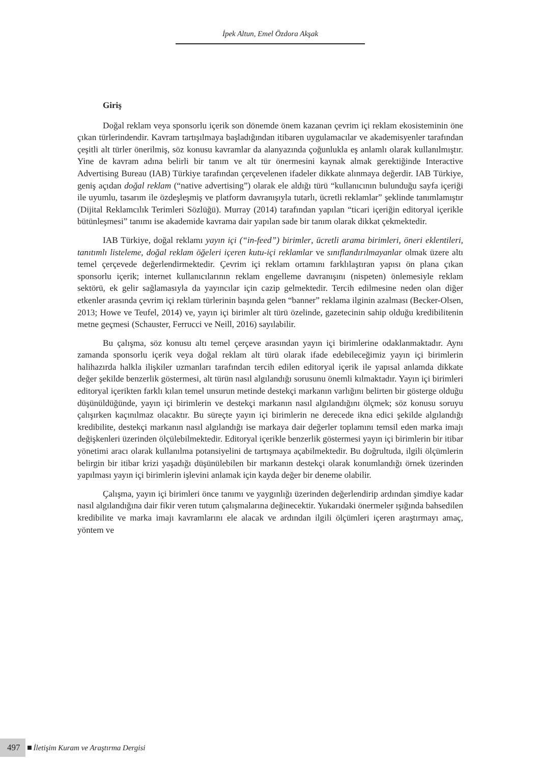İpek Altun, Emel Özdora Akşak
Giriş
Doğal reklam veya sponsorlu içerik son dönemde önem kazanan çevrim içi reklam ekosisteminin öne çıkan türlerindendir. Kavram tartışılmaya başladığından itibaren uygulamacılar ve akademisyenler tarafından çeşitli alt türler önerilmiş, söz konusu kavramlar da alanyazında çoğunlukla eş anlamlı olarak kullanılmıştır. Yine de kavram adına belirli bir tanım ve alt tür önermesini kaynak almak gerektiğinde Interactive Advertising Bureau (IAB) Türkiye tarafından çerçevelenen ifadeler dikkate alınmaya değerdir. IAB Türkiye, geniş açıdan doğal reklam (“native advertising”) olarak ele aldığı türü “kullanıcının bulunduğu sayfa içeriği ile uyumlu, tasarım ile özdeşleşmiş ve platform davranışıyla tutarlı, ücretli reklamlar” şeklinde tanımlamıştır (Dijital Reklamcılık Terimleri Sözlüğü). Murray (2014) tarafından yapılan “ticari içeriğin editoryal içerikle bütünleşmesi” tanımı ise akademide kavrama dair yapılan sade bir tanım olarak dikkat çekmektedir.
IAB Türkiye, doğal reklamı yayın içi (“in-feed”) birimler, ücretli arama birimleri, öneri eklentileri, tanıtımlı listeleme, doğal reklam öğeleri içeren kutu-içi reklamlar ve sınıflandırılmayanlar olmak üzere altı temel çerçevede değerlendirmektedir. Çevrim içi reklam ortamını farklılaştıran yapısı ön plana çıkan sponsorlu içerik; internet kullanıcılarının reklam engelleme davranışını (nispeten) önlemesiyle reklam sektörü, ek gelir sağlamasıyla da yayıncılar için cazip gelmektedir. Tercih edilmesine neden olan diğer etkenler arasında çevrim içi reklam türlerinin başında gelen “banner” reklama ilginin azalması (Becker-Olsen, 2013; Howe ve Teufel, 2014) ve, yayın içi birimler alt türü özelinde, gazetecinin sahip olduğu kredibilitenin metne geçmesi (Schauster, Ferrucci ve Neill, 2016) sayılabilir.
Bu çalışma, söz konusu altı temel çerçeve arasından yayın içi birimlerine odaklanmaktadır. Aynı zamanda sponsorlu içerik veya doğal reklam alt türü olarak ifade edebileceğimiz yayın içi birimlerin halihazırda halkla ilişkiler uzmanları tarafından tercih edilen editoryal içerik ile yapısal anlamda dikkate değer şekilde benzerlik göstermesi, alt türün nasıl algılandığı sorusunu önemli kılmaktadır. Yayın içi birimleri editoryal içerikten farklı kılan temel unsurun metinde destekçi markanın varlığını belirten bir gösterge olduğu düşünüldüğünde, yayın içi birimlerin ve destekçi markanın nasıl algılandığını ölçmek; söz konusu soruyu çalışırken kaçınılmaz olacaktır. Bu süreçte yayın içi birimlerin ne derecede ikna edici şekilde algılandığı kredibilite, destekçi markanın nasıl algılandığı ise markaya dair değerler toplamını temsil eden marka imajı değişkenleri üzerinden ölçülebilmektedir. Editoryal içerikle benzerlik göstermesi yayın içi birimlerin bir itibar yönetimi aracı olarak kullanılma potansiyelini de tartışmaya açabilmektedir. Bu doğrultuda, ilgili ölçümlerin belirgin bir itibar krizi yaşadığı düşünülebilen bir markanın destekçi olarak konumlandığı örnek üzerinden yapılması yayın içi birimlerin işlevini anlamak için kayda değer bir deneme olabilir.
Çalışma, yayın içi birimleri önce tanımı ve yaygınlığı üzerinden değerlendirip ardından şimdiye kadar nasıl algılandığına dair fikir veren tutum çalışmalarına değinecektir. Yukarıdaki önermeler ışığında bahsedilen kredibilite ve marka imajı kavramlarını ele alacak ve ardından ilgili ölçümleri içeren araştırmayı amaç, yöntem ve
497 İletişim Kuram ve Araştırma Dergisi